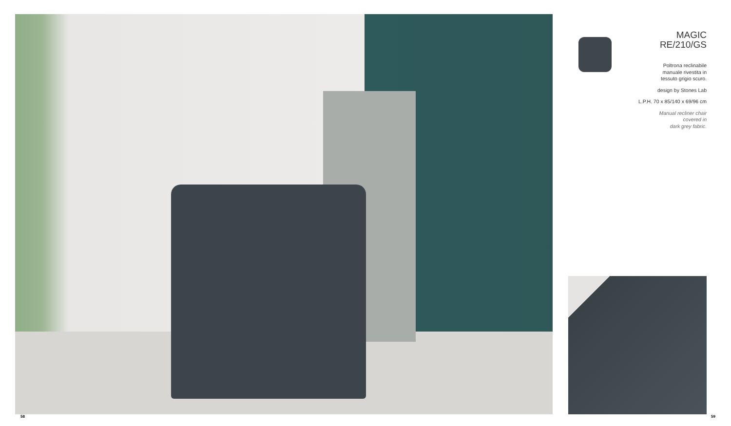MAGIC
RE/210/GS
Poltrona reclinabile
manuale rivestita in
tessuto grigio scuro.
design by Stones Lab
L.P.H. 70 x 85/140 x 69/96 cm
Manual recliner chair
covered in
dark grey fabric.
58 59